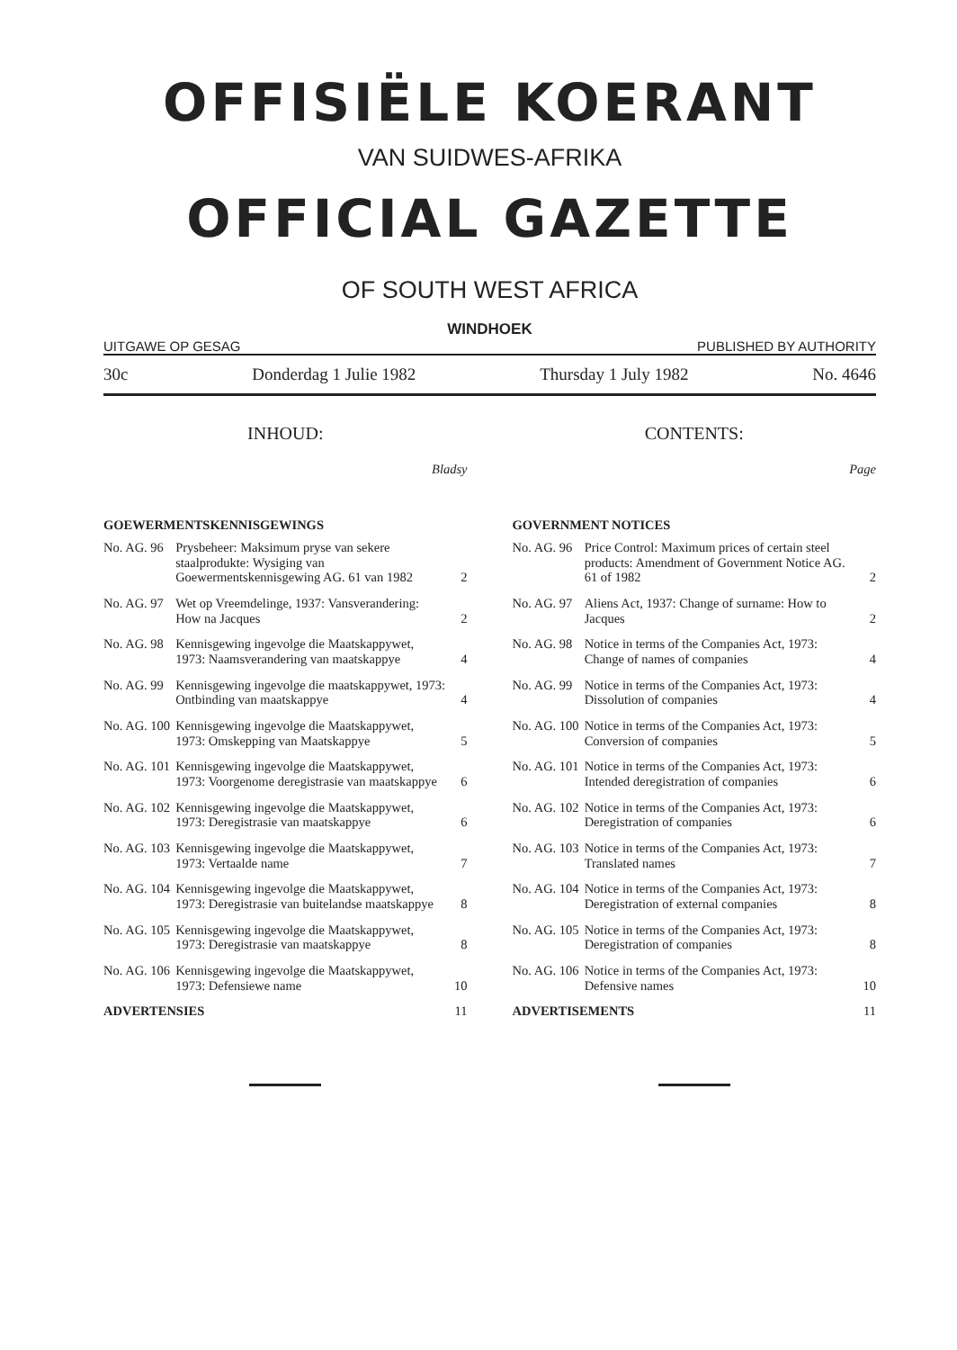OFFISIËLE KOERANT
VAN SUIDWES-AFRIKA
OFFICIAL GAZETTE
OF SOUTH WEST AFRICA
WINDHOEK
UITGAWE OP GESAG PUBLISHED BY AUTHORITY
30c Donderdag 1 Julie 1982 Thursday 1 July 1982 No. 4646
INHOUD:
Bladsy
GOEWERMENTSKENNISGEWINGS
| No. AG. 96 | Prysbeheer: Maksimum pryse van sekere staalprodukte: Wysiging van Goewermentskennisgewing AG. 61 van 1982 | 2 |
| No. AG. 97 | Wet op Vreemdelinge, 1937: Vansverandering: How na Jacques | 2 |
| No. AG. 98 | Kennisgewing ingevolge die Maatskappywet, 1973: Naamsverandering van maatskappye | 4 |
| No. AG. 99 | Kennisgewing ingevolge die maatskappywet, 1973: Ontbinding van maatskappye | 4 |
| No. AG. 100 | Kennisgewing ingevolge die Maatskappywet, 1973: Omskepping van Maatskappye | 5 |
| No. AG. 101 | Kennisgewing ingevolge die Maatskappywet, 1973: Voorgenome deregistrasie van maatskappye | 6 |
| No. AG. 102 | Kennisgewing ingevolge die Maatskappywet, 1973: Deregistrasie van maatskappye | 6 |
| No. AG. 103 | Kennisgewing ingevolge die Maatskappywet, 1973: Vertaalde name | 7 |
| No. AG. 104 | Kennisgewing ingevolge die Maatskappywet, 1973: Deregistrasie van buitelandse maatskappye | 8 |
| No. AG. 105 | Kennisgewing ingevolge die Maatskappywet, 1973: Deregistrasie van maatskappye | 8 |
| No. AG. 106 | Kennisgewing ingevolge die Maatskappywet, 1973: Defensiewe name | 10 |
| ADVERTENSIES | | 11 |
CONTENTS:
Page
GOVERNMENT NOTICES
| No. AG. 96 | Price Control: Maximum prices of certain steel products: Amendment of Government Notice AG. 61 of 1982 | 2 |
| No. AG. 97 | Aliens Act, 1937: Change of surname: How to Jacques | 2 |
| No. AG. 98 | Notice in terms of the Companies Act, 1973: Change of names of companies | 4 |
| No. AG. 99 | Notice in terms of the Companies Act, 1973: Dissolution of companies | 4 |
| No. AG. 100 | Notice in terms of the Companies Act, 1973: Conversion of companies | 5 |
| No. AG. 101 | Notice in terms of the Companies Act, 1973: Intended deregistration of companies | 6 |
| No. AG. 102 | Notice in terms of the Companies Act, 1973: Deregistration of companies | 6 |
| No. AG. 103 | Notice in terms of the Companies Act, 1973: Translated names | 7 |
| No. AG. 104 | Notice in terms of the Companies Act, 1973: Deregistration of external companies | 8 |
| No. AG. 105 | Notice in terms of the Companies Act, 1973: Deregistration of companies | 8 |
| No. AG. 106 | Notice in terms of the Companies Act, 1973: Defensive names | 10 |
| ADVERTISEMENTS | | 11 |